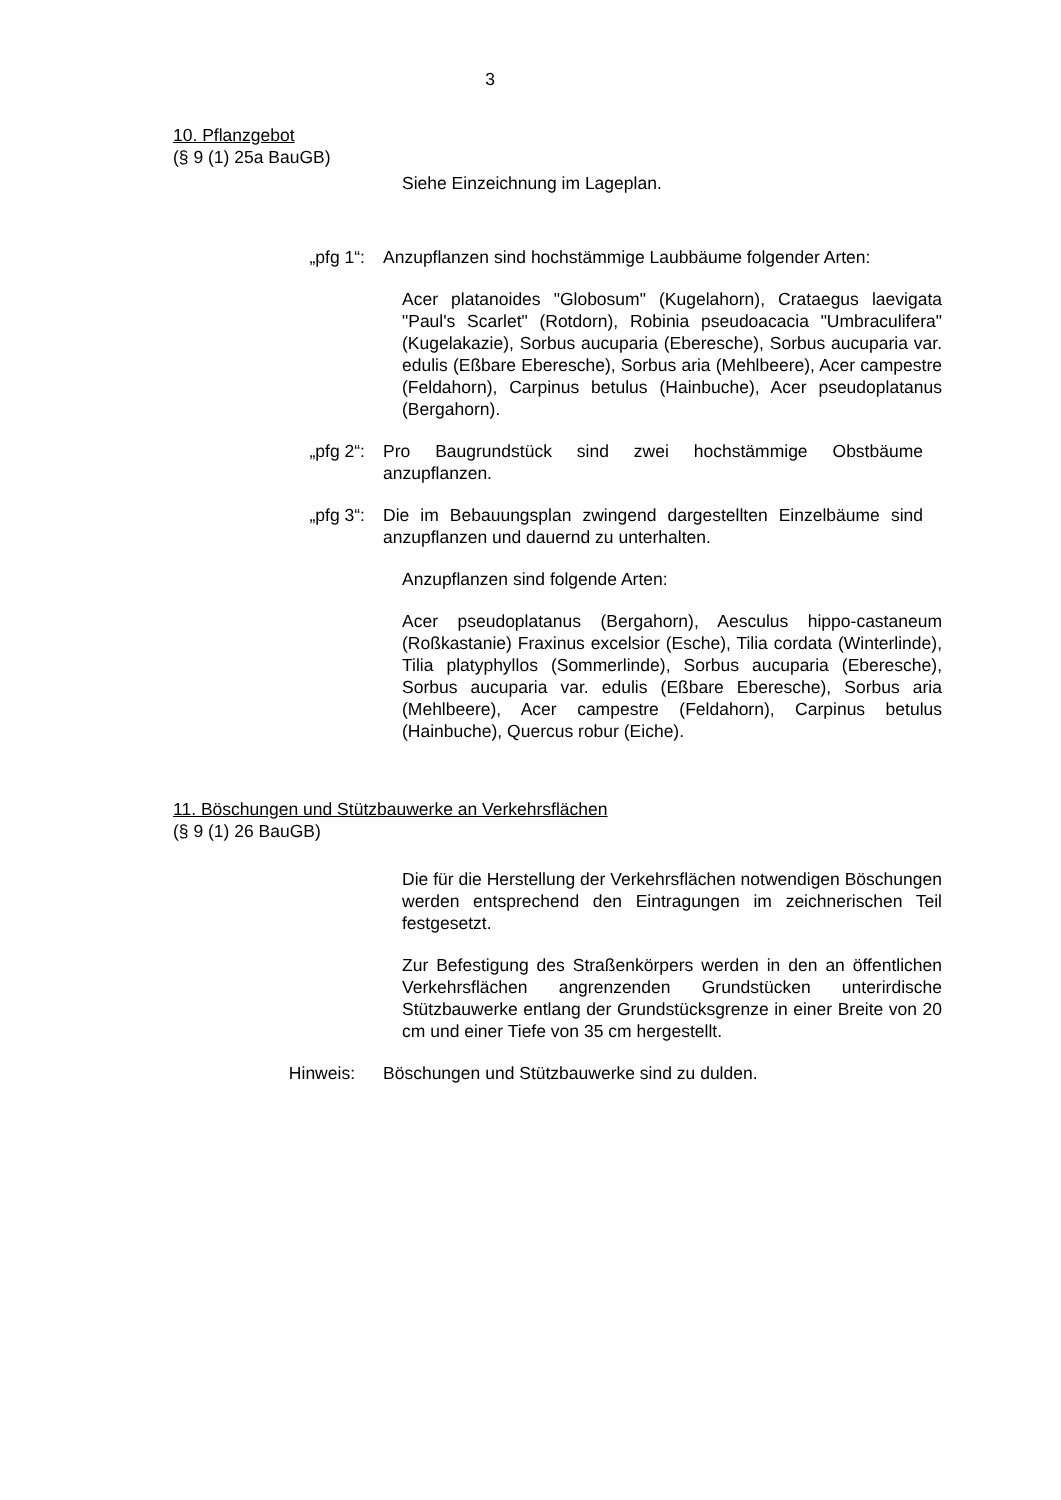3
10. Pflanzgebot
(§ 9 (1) 25a BauGB)
Siehe Einzeichnung im Lageplan.
„pfg 1“: Anzupflanzen sind hochstämmige Laubbäume folgender Arten:
Acer platanoides "Globosum" (Kugelahorn), Crataegus laevigata "Paul's Scarlet" (Rotdorn), Robinia pseudoacacia "Umbraculifera" (Kugelakazie), Sorbus aucuparia (Eberesche), Sorbus aucuparia var. edulis (Eßbare Eberesche), Sorbus aria (Mehlbeere), Acer campestre (Feldahorn), Carpinus betulus (Hainbuche), Acer pseudoplatanus (Bergahorn).
„pfg 2“: Pro Baugrundstück sind zwei hochstämmige Obstbäume anzupflanzen.
„pfg 3“: Die im Bebauungsplan zwingend dargestellten Einzelbäume sind anzupflanzen und dauernd zu unterhalten.
Anzupflanzen sind folgende Arten:
Acer pseudoplatanus (Bergahorn), Aesculus hippo-castaneum (Roßkastanie) Fraxinus excelsior (Esche), Tilia cordata (Winterlinde), Tilia platyphyllos (Sommerlinde), Sorbus aucuparia (Eberesche), Sorbus aucuparia var. edulis (Eßbare Eberesche), Sorbus aria (Mehlbeere), Acer campestre (Feldahorn), Carpinus betulus (Hainbuche), Quercus robur (Eiche).
11. Böschungen und Stützbauwerke an Verkehrsflächen
(§ 9 (1) 26 BauGB)
Die für die Herstellung der Verkehrsflächen notwendigen Böschungen werden entsprechend den Eintragungen im zeichnerischen Teil festgesetzt.
Zur Befestigung des Straßenkörpers werden in den an öffentlichen Verkehrsflächen angrenzenden Grundstücken unterirdische Stützbauwerke entlang der Grundstücksgrenze in einer Breite von 20 cm und einer Tiefe von 35 cm hergestellt.
Hinweis: Böschungen und Stützbauwerke sind zu dulden.